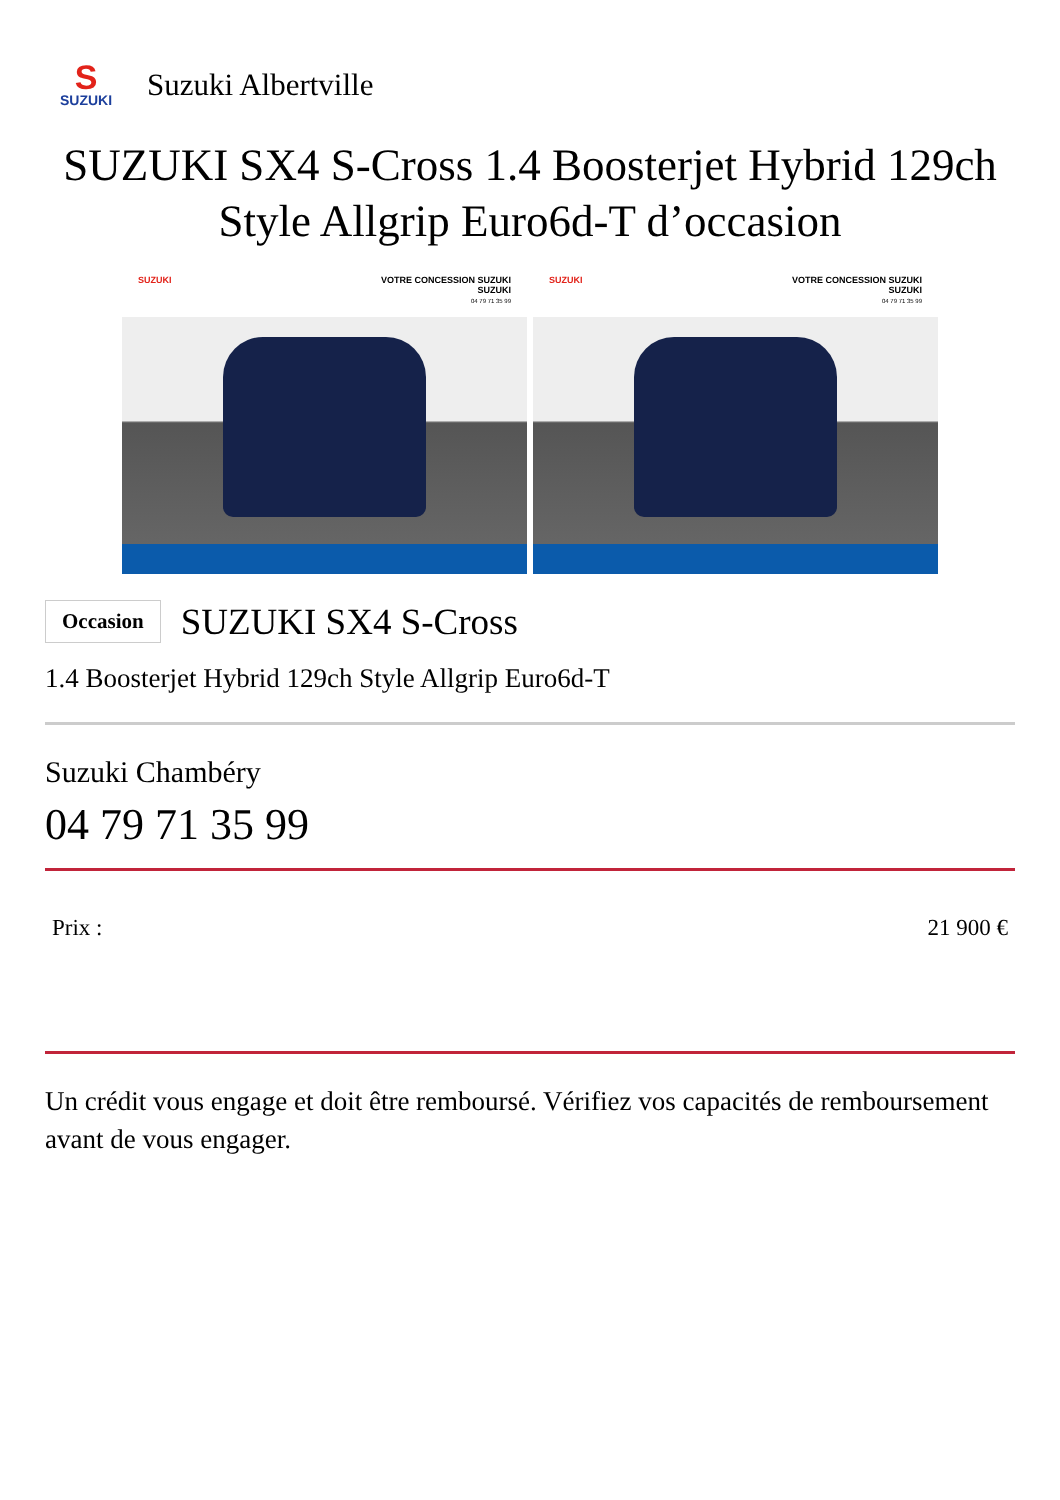S
SUZUKI
Suzuki Albertville
SUZUKI SX4 S-Cross 1.4 Boosterjet Hybrid 129ch Style Allgrip Euro6d-T d’occasion
SUZUKI VOTRE CONCESSION SUZUKI
SUZUKI
04 79 71 35 99
SUZUKI VOTRE CONCESSION SUZUKI
SUZUKI
04 79 71 35 99
Occasion SUZUKI SX4 S-Cross
1.4 Boosterjet Hybrid 129ch Style Allgrip Euro6d-T
Suzuki Chambéry
04 79 71 35 99
Prix : 21 900 €
Un crédit vous engage et doit être remboursé. Vérifiez vos capacités de remboursement avant de vous engager.